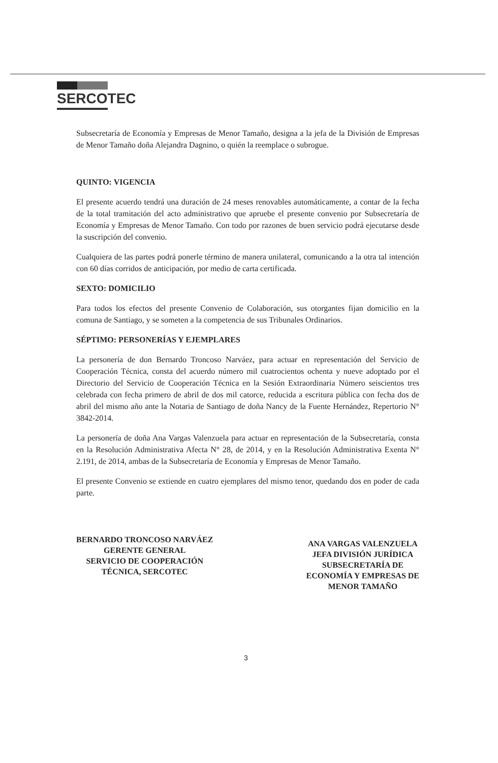SERCOTEC
Subsecretaría de Economía y Empresas de Menor Tamaño, designa a la jefa de la División de Empresas de Menor Tamaño doña Alejandra Dagnino, o quién la reemplace o subrogue.
QUINTO: VIGENCIA
El presente acuerdo tendrá una duración de 24 meses renovables automáticamente, a contar de la fecha de la total tramitación del acto administrativo que apruebe el presente convenio por Subsecretaría de Economía y Empresas de Menor Tamaño. Con todo por razones de buen servicio podrá ejecutarse desde la suscripción del convenio.
Cualquiera de las partes podrá ponerle término de manera unilateral, comunicando a la otra tal intención con 60 días corridos de anticipación, por medio de carta certificada.
SEXTO: DOMICILIO
Para todos los efectos del presente Convenio de Colaboración, sus otorgantes fijan domicilio en la comuna de Santiago, y se someten a la competencia de sus Tribunales Ordinarios.
SÉPTIMO: PERSONERÍAS Y EJEMPLARES
La personería de don Bernardo Troncoso Narváez, para actuar en representación del Servicio de Cooperación Técnica, consta del acuerdo número mil cuatrocientos ochenta y nueve adoptado por el Directorio del Servicio de Cooperación Técnica en la Sesión Extraordinaria Número seiscientos tres celebrada con fecha primero de abril de dos mil catorce, reducida a escritura pública con fecha dos de abril del mismo año ante la Notaria de Santiago de doña Nancy de la Fuente Hernández, Repertorio N° 3842-2014.
La personería de doña Ana Vargas Valenzuela para actuar en representación de la Subsecretaría, consta en la Resolución Administrativa Afecta N° 28, de 2014, y en la Resolución Administrativa Exenta N° 2.191, de 2014, ambas de la Subsecretaría de Economía y Empresas de Menor Tamaño.
El presente Convenio se extiende en cuatro ejemplares del mismo tenor, quedando dos en poder de cada parte.
BERNARDO TRONCOSO NARVÁEZ
GERENTE GENERAL
SERVICIO DE COOPERACIÓN
TÉCNICA, SERCOTEC
ANA VARGAS VALENZUELA
JEFA DIVISIÓN JURÍDICA
SUBSECRETARÍA DE
ECONOMÍA Y EMPRESAS DE
MENOR TAMAÑO
3